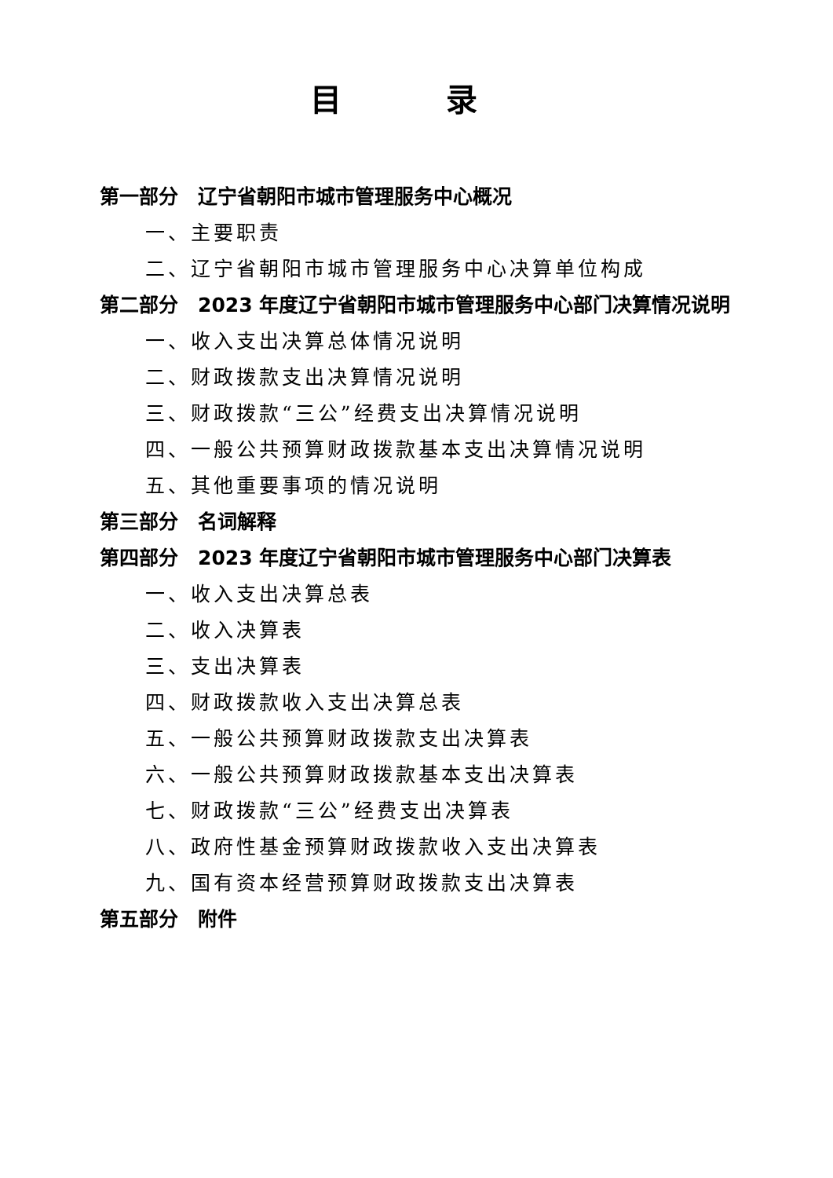目 录
第一部分　辽宁省朝阳市城市管理服务中心概况
一、主要职责
二、辽宁省朝阳市城市管理服务中心决算单位构成
第二部分　2023 年度辽宁省朝阳市城市管理服务中心部门决算情况说明
一、收入支出决算总体情况说明
二、财政拨款支出决算情况说明
三、财政拨款“三公”经费支出决算情况说明
四、一般公共预算财政拨款基本支出决算情况说明
五、其他重要事项的情况说明
第三部分　名词解释
第四部分　2023 年度辽宁省朝阳市城市管理服务中心部门决算表
一、收入支出决算总表
二、收入决算表
三、支出决算表
四、财政拨款收入支出决算总表
五、一般公共预算财政拨款支出决算表
六、一般公共预算财政拨款基本支出决算表
七、财政拨款“三公”经费支出决算表
八、政府性基金预算财政拨款收入支出决算表
九、国有资本经营预算财政拨款支出决算表
第五部分　附件